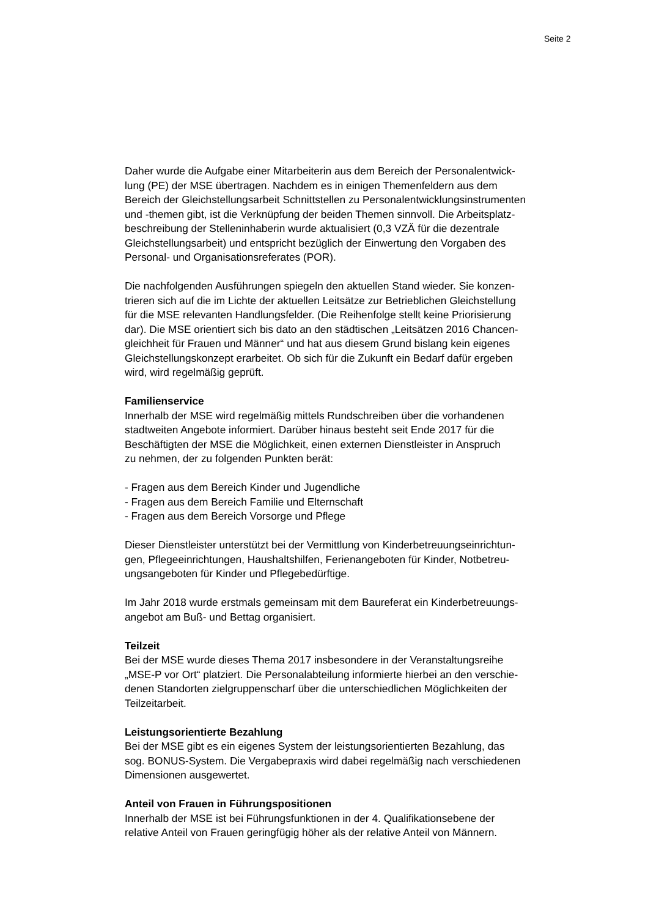Seite 2
Daher wurde die Aufgabe einer Mitarbeiterin aus dem Bereich der Personalentwick-
lung (PE) der MSE übertragen. Nachdem es in einigen Themenfeldern aus dem
Bereich der Gleichstellungsarbeit Schnittstellen zu Personalentwicklungsinstrumenten
und -themen gibt, ist die Verknüpfung der beiden Themen sinnvoll. Die Arbeitsplatz-
beschreibung der Stelleninhaberin wurde aktualisiert (0,3 VZÄ für die dezentrale
Gleichstellungsarbeit) und entspricht bezüglich der Einwertung den Vorgaben des
Personal- und Organisationsreferates (POR).
Die nachfolgenden Ausführungen spiegeln den aktuellen Stand wieder. Sie konzen-
trieren sich auf die im Lichte der aktuellen Leitsätze zur Betrieblichen Gleichstellung
für die MSE relevanten Handlungsfelder. (Die Reihenfolge stellt keine Priorisierung
dar). Die MSE orientiert sich bis dato an den städtischen „Leitsätzen 2016 Chancen-
gleichheit für Frauen und Männer“ und hat aus diesem Grund bislang kein eigenes
Gleichstellungskonzept erarbeitet. Ob sich für die Zukunft ein Bedarf dafür ergeben
wird, wird regelmäßig geprüft.
Familienservice
Innerhalb der MSE wird regelmäßig mittels Rundschreiben über die vorhandenen
stadtweiten Angebote informiert. Darüber hinaus besteht seit Ende 2017 für die
Beschäftigten der MSE die Möglichkeit, einen externen Dienstleister in Anspruch
zu nehmen, der zu folgenden Punkten berät:
- Fragen aus dem Bereich Kinder und Jugendliche
- Fragen aus dem Bereich Familie und Elternschaft
- Fragen aus dem Bereich Vorsorge und Pflege
Dieser Dienstleister unterstützt bei der Vermittlung von Kinderbetreuungseinrichtun-
gen, Pflegeeinrichtungen, Haushaltshilfen, Ferienangeboten für Kinder, Notbetreu-
ungsangeboten für Kinder und Pflegebedürftige.
Im Jahr 2018 wurde erstmals gemeinsam mit dem Baureferat ein Kinderbetreuungs-
angebot am Buß- und Bettag organisiert.
Teilzeit
Bei der MSE wurde dieses Thema 2017 insbesondere in der Veranstaltungsreihe
„MSE-P vor Ort“ platziert. Die Personalabteilung informierte hierbei an den verschie-
denen Standorten zielgruppenscharf über die unterschiedlichen Möglichkeiten der
Teilzeitarbeit.
Leistungsorientierte Bezahlung
Bei der MSE gibt es ein eigenes System der leistungsorientierten Bezahlung, das
sog. BONUS-System. Die Vergabepraxis wird dabei regelmäßig nach verschiedenen
Dimensionen ausgewertet.
Anteil von Frauen in Führungspositionen
Innerhalb der MSE ist bei Führungsfunktionen in der 4. Qualifikationsebene der
relative Anteil von Frauen geringfügig höher als der relative Anteil von Männern.